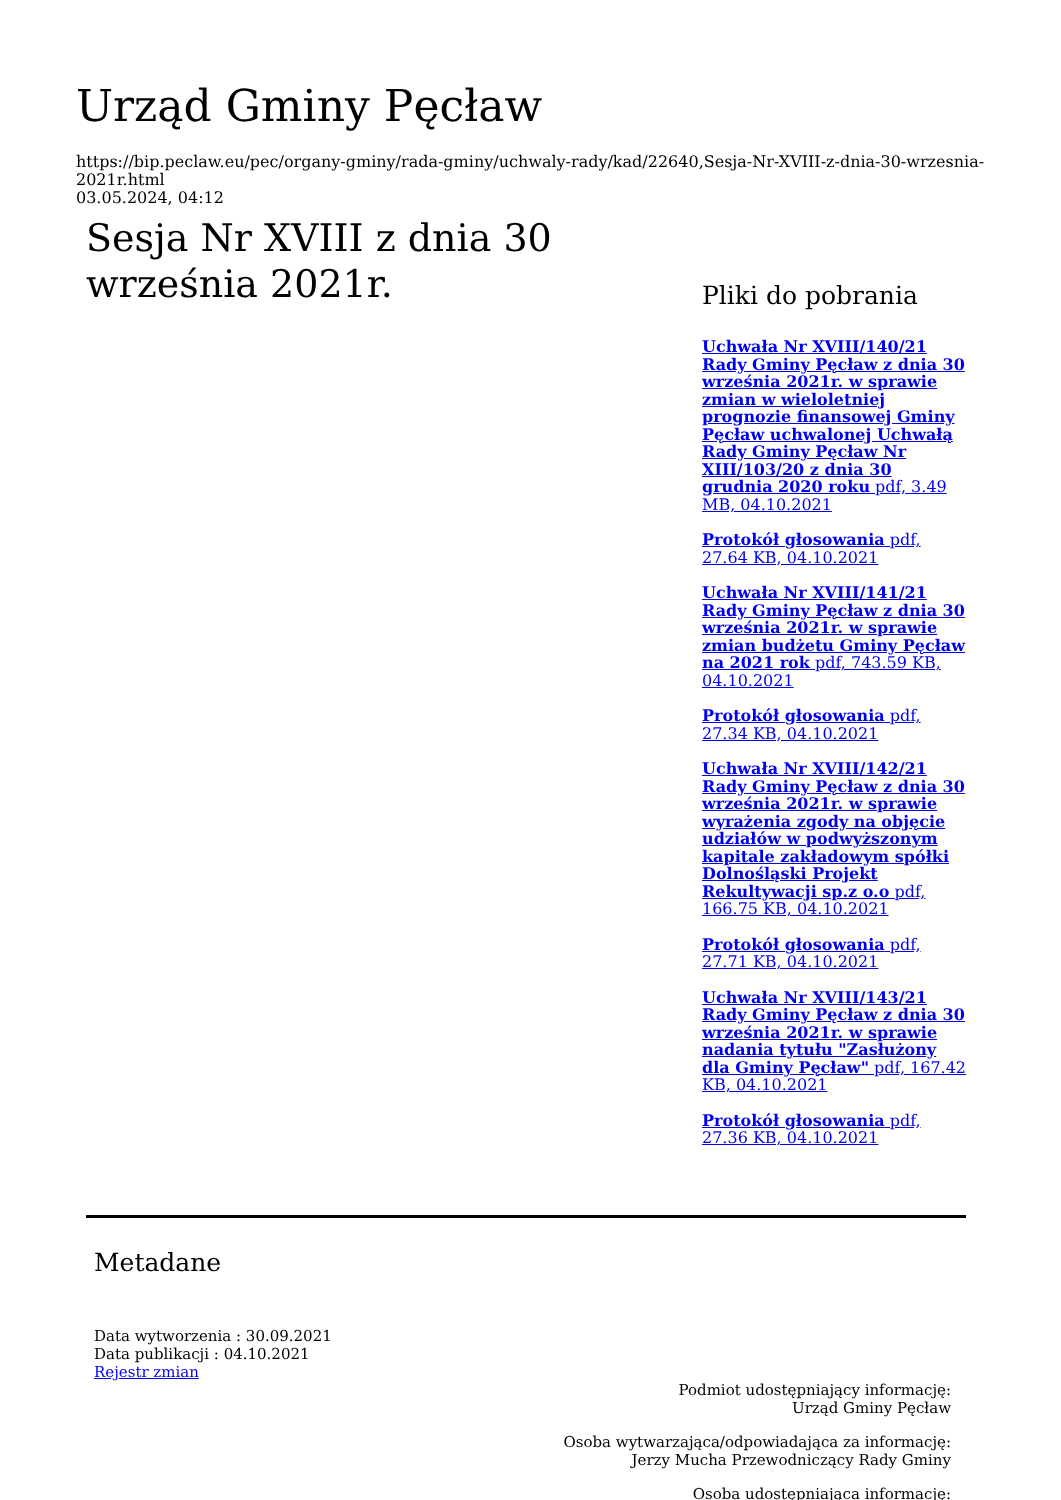Urząd Gminy Pęcław
https://bip.peclaw.eu/pec/organy-gminy/rada-gminy/uchwaly-rady/kad/22640,Sesja-Nr-XVIII-z-dnia-30-wrzesnia-2021r.html
03.05.2024, 04:12
Sesja Nr XVIII z dnia 30 września 2021r.
Pliki do pobrania
Uchwała Nr XVIII/140/21 Rady Gminy Pęcław z dnia 30 września 2021r. w sprawie zmian w wieloletniej prognozie finansowej Gminy Pęcław uchwalonej Uchwałą Rady Gminy Pęcław Nr XIII/103/20 z dnia 30 grudnia 2020 roku pdf, 3.49 MB, 04.10.2021
Protokół głosowania pdf, 27.64 KB, 04.10.2021
Uchwała Nr XVIII/141/21 Rady Gminy Pęcław z dnia 30 września 2021r. w sprawie zmian budżetu Gminy Pęcław na 2021 rok pdf, 743.59 KB, 04.10.2021
Protokół głosowania pdf, 27.34 KB, 04.10.2021
Uchwała Nr XVIII/142/21 Rady Gminy Pęcław z dnia 30 września 2021r. w sprawie wyrażenia zgody na objęcie udziałów w podwyższonym kapitale zakładowym spółki Dolnośląski Projekt Rekultywacji sp.z o.o pdf, 166.75 KB, 04.10.2021
Protokół głosowania pdf, 27.71 KB, 04.10.2021
Uchwała Nr XVIII/143/21 Rady Gminy Pęcław z dnia 30 września 2021r. w sprawie nadania tytułu "Zasłużony dla Gminy Pęcław" pdf, 167.42 KB, 04.10.2021
Protokół głosowania pdf, 27.36 KB, 04.10.2021
Metadane
Data wytworzenia : 30.09.2021
Data publikacji : 04.10.2021
Rejestr zmian
Podmiot udostępniający informację:
Urząd Gminy Pęcław
Osoba wytwarzająca/odpowiadająca za informację:
Jerzy Mucha Przewodniczący Rady Gminy
Osoba udostępniająca informację: